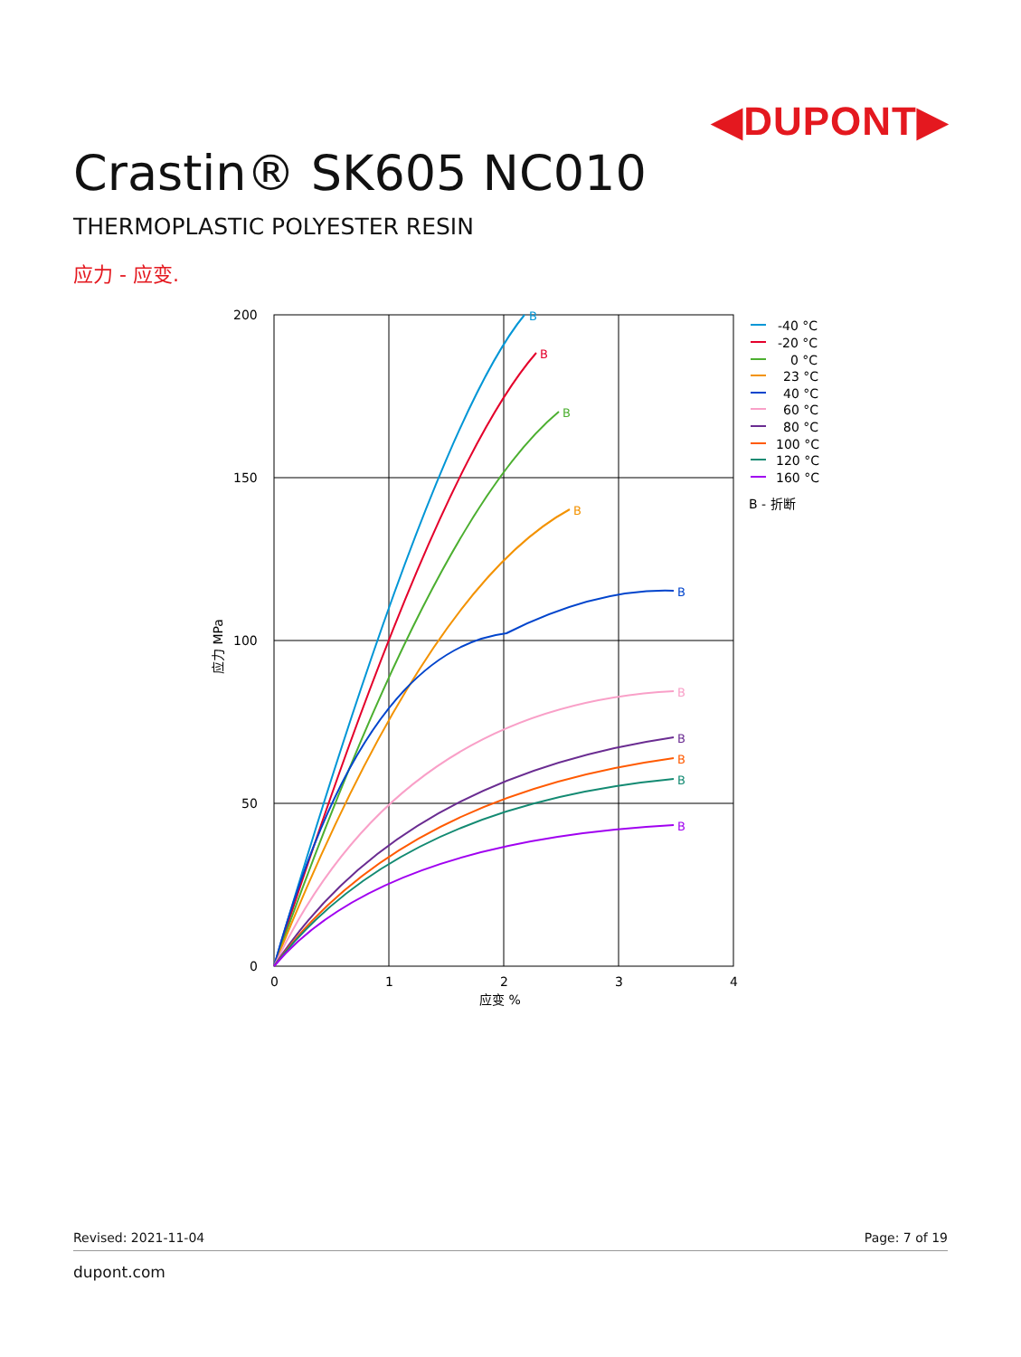◀DUPONT▶
Crastin® SK605 NC010
THERMOPLASTIC POLYESTER RESIN
应力 - 应变.
B
B
B
B
B
B
B
B
B
B
200
150
100
50
0
0
1
2
3
4
应变 %
应力 MPa
-40 °C
-20 °C
0 °C
23 °C
40 °C
60 °C
80 °C
100 °C
120 °C
160 °C
B - 折断
Revised: 2021-11-04 Page: 7 of 19
dupont.com